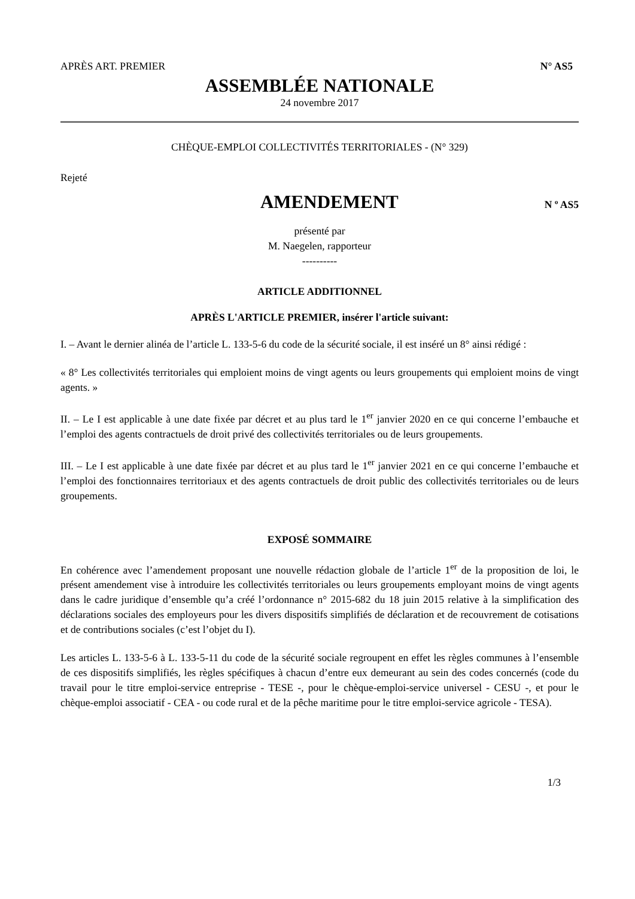APRÈS ART. PREMIER N° AS5
ASSEMBLÉE NATIONALE
24 novembre 2017
CHÈQUE-EMPLOI COLLECTIVITÉS TERRITORIALES - (N° 329)
Rejeté
AMENDEMENT
N º AS5
présenté par
M. Naegelen, rapporteur
----------
ARTICLE ADDITIONNEL
APRÈS L'ARTICLE PREMIER, insérer l'article suivant:
I. – Avant le dernier alinéa de l’article L. 133-5-6 du code de la sécurité sociale, il est inséré un 8° ainsi rédigé :
« 8° Les collectivités territoriales qui emploient moins de vingt agents ou leurs groupements qui emploient moins de vingt agents. »
II. – Le I est applicable à une date fixée par décret et au plus tard le 1<sup>er</sup> janvier 2020 en ce qui concerne l’embauche et l’emploi des agents contractuels de droit privé des collectivités territoriales ou de leurs groupements.
III. – Le I est applicable à une date fixée par décret et au plus tard le 1<sup>er</sup> janvier 2021 en ce qui concerne l’embauche et l’emploi des fonctionnaires territoriaux et des agents contractuels de droit public des collectivités territoriales ou de leurs groupements.
EXPOSÉ SOMMAIRE
En cohérence avec l’amendement proposant une nouvelle rédaction globale de l’article 1<sup>er</sup> de la proposition de loi, le présent amendement vise à introduire les collectivités territoriales ou leurs groupements employant moins de vingt agents dans le cadre juridique d’ensemble qu’a créé l’ordonnance n° 2015-682 du 18 juin 2015 relative à la simplification des déclarations sociales des employeurs pour les divers dispositifs simplifiés de déclaration et de recouvrement de cotisations et de contributions sociales (c’est l’objet du I).
Les articles L. 133-5-6 à L. 133-5-11 du code de la sécurité sociale regroupent en effet les règles communes à l’ensemble de ces dispositifs simplifiés, les règles spécifiques à chacun d’entre eux demeurant au sein des codes concernés (code du travail pour le titre emploi-service entreprise - TESE -, pour le chèque-emploi-service universel - CESU -, et pour le chèque-emploi associatif - CEA - ou code rural et de la pêche maritime pour le titre emploi-service agricole - TESA).
1/3